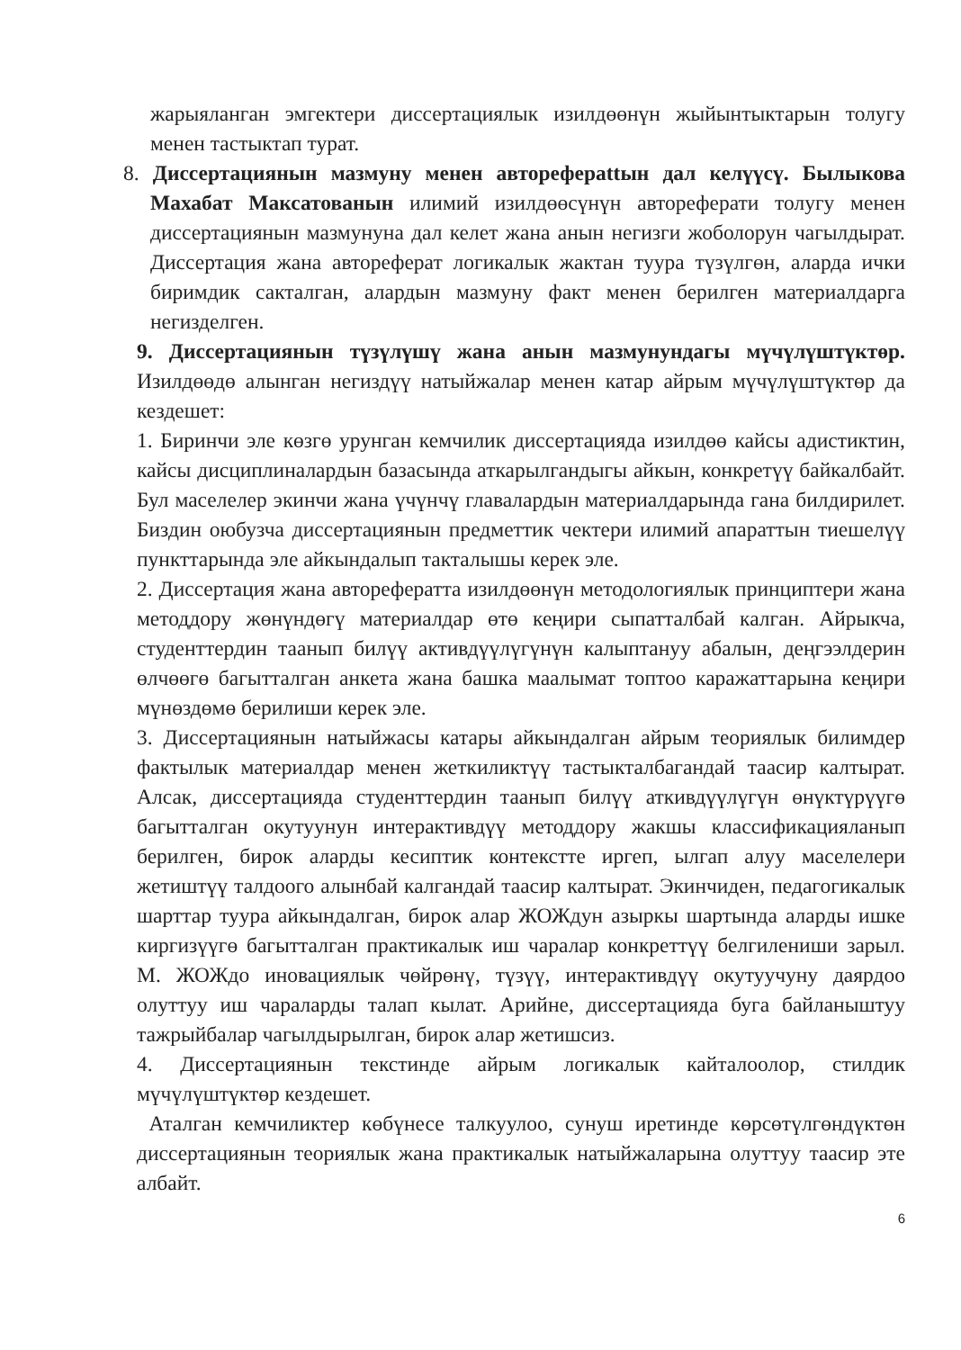жарыяланган эмгектери диссертациялык изилдөөнүн жыйынтыктарын толугу менен тастыктап турат.
8. Диссертациянын мазмуну менен автореферattын дал келүүсү. Былыкова Махабат Максатованын илимий изилдөөсүнүн автореферати толугу менен диссертациянын мазмунуна дал келет жана анын негизги жоболорун чагылдырат. Диссертация жана автореферат логикалык жактан туура түзүлгөн, аларда ички биримдик сакталган, алардын мазмуну факт менен берилген материалдарга негизделген.
9. Диссертациянын түзүлүшү жана анын мазмунундагы мүчүлүштүктөр. Изилдөөдө алынган негиздүү натыйжалар менен катар айрым мүчүлүштүктөр да кездешет:
1. Биринчи эле көзгө урунган кемчилик диссертацияда изилдөө кайсы адистиктин, кайсы дисциплиналардын базасында аткарылгандыгы айкын, конкретүү байкалбайт. Бул маселелер экинчи жана үчүнчү главалардын материалдарында гана билдирилет. Биздин оюбузча диссертациянын предметтик чектери илимий апараттын тиешелүү пункттарында эле айкындалып такталышы керек эле.
2. Диссертация жана авторефератта изилдөөнүн методологиялык принциптери жана методдору жөнүндөгү материалдар өтө кеңири сыпатталбай калган. Айрыкча, студенттердин таанып билүү активдүүлүгүнүн калыптануу абалын, деңгээлдерин өлчөөгө багытталган анкета жана башка маалымат топтоо каражаттарына кеңири мүнөздөмө берилиши керек эле.
3. Диссертациянын натыйжасы катары айкындалган айрым теориялык билимдер фактылык материалдар менен жеткиликтүү тастыкталбагандай таасир калтырат. Алсак, диссертацияда студенттердин таанып билүү аткивдүүлүгүн өнүктүрүүгө багытталган окутуунун интерактивдүү методдору жакшы классификацияланып берилген, бирок аларды кесиптик контекстте иргеп, ылгап алуу маселелери жетиштүү талдоого алынбай калгандай таасир калтырат. Экинчиден, педагогикалык шарттар туура айкындалган, бирок алар ЖОЖдун азыркы шартында аларды ишке киргизүүгө багытталган практикалык иш чаралар конкреттүү белгилениши зарыл. М. ЖОЖдо иновациялык чөйрөнү, түзүү, интерактивдүү окутуучуну даярдоо олуттуу иш чараларды талап кылат. Арийне, диссертацияда буга байланыштуу тажрыйбалар чагылдырылган, бирок алар жетишсиз.
4. Диссертациянын текстинде айрым логикалык кайталоолор, стилдик мүчүлүштүктөр кездешет.
Аталган кемчиликтер көбүнесе талкуулоо, сунуш иретинде көрсөтүлгөндүктөн диссертациянын теориялык жана практикалык натыйжаларына олуттуу таасир эте албайт.
6